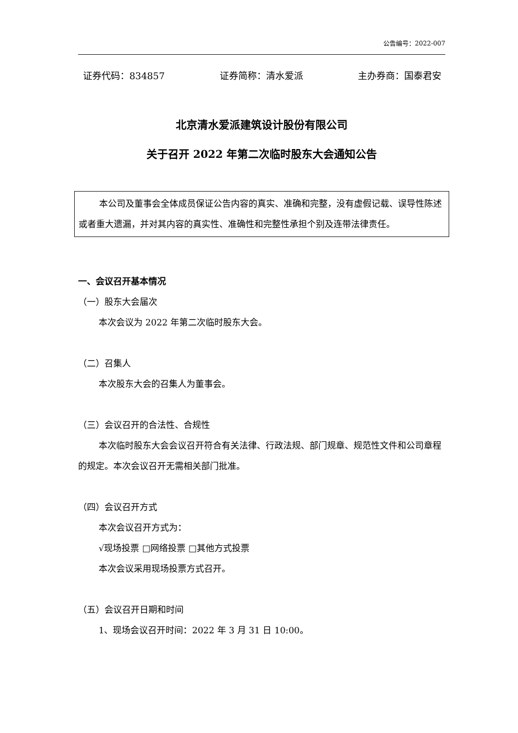公告编号：2022-007
证券代码：834857 证券简称：清水爱派 主办券商：国泰君安
北京清水爱派建筑设计股份有限公司
关于召开 2022 年第二次临时股东大会通知公告
本公司及董事会全体成员保证公告内容的真实、准确和完整，没有虚假记载、误导性陈述或者重大遗漏，并对其内容的真实性、准确性和完整性承担个别及连带法律责任。
一、会议召开基本情况
（一）股东大会届次
本次会议为 2022 年第二次临时股东大会。
（二）召集人
本次股东大会的召集人为董事会。
（三）会议召开的合法性、合规性
本次临时股东大会会议召开符合有关法律、行政法规、部门规章、规范性文件和公司章程的规定。本次会议召开无需相关部门批准。
（四）会议召开方式
本次会议召开方式为：
√现场投票 □网络投票 □其他方式投票
本次会议采用现场投票方式召开。
（五）会议召开日期和时间
1、现场会议召开时间：2022 年 3 月 31 日 10:00。